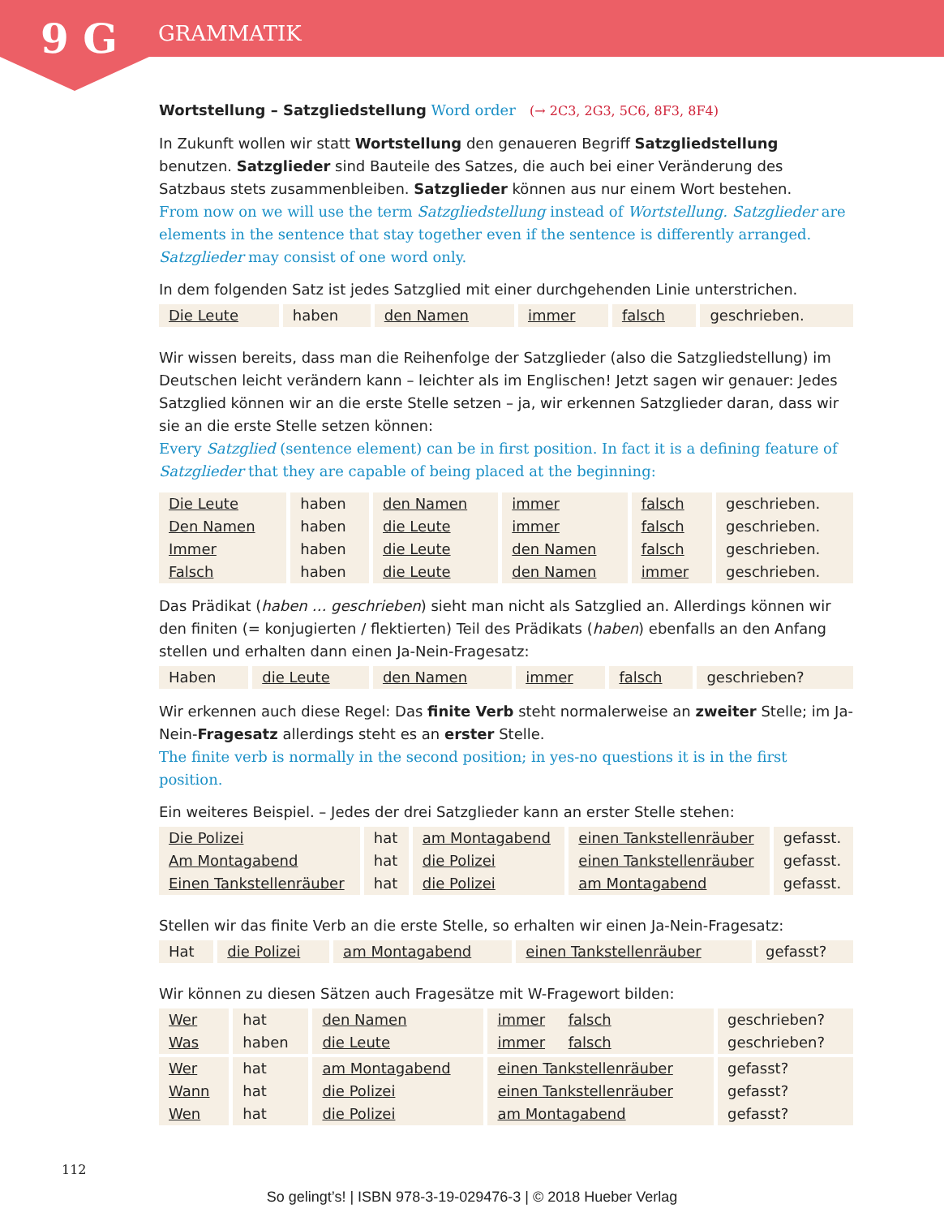9 G
GRAMMATIK
Wortstellung – Satzgliedstellung Word order (→ 2C3, 2G3, 5C6, 8F3, 8F4)
In Zukunft wollen wir statt Wortstellung den genaueren Begriff Satzgliedstellung benutzen. Satzglieder sind Bauteile des Satzes, die auch bei einer Veränderung des Satzbaus stets zusammenbleiben. Satzglieder können aus nur einem Wort bestehen.
From now on we will use the term Satzgliedstellung instead of Wortstellung. Satzglieder are elements in the sentence that stay together even if the sentence is differently arranged. Satzglieder may consist of one word only.
In dem folgenden Satz ist jedes Satzglied mit einer durchgehenden Linie unterstrichen.
| Die Leute | haben | den Namen | immer | falsch | geschrieben. |
Wir wissen bereits, dass man die Reihenfolge der Satzglieder (also die Satzgliedstellung) im Deutschen leicht verändern kann – leichter als im Englischen! Jetzt sagen wir genauer: Jedes Satzglied können wir an die erste Stelle setzen – ja, wir erkennen Satzglieder daran, dass wir sie an die erste Stelle setzen können:
Every Satzglied (sentence element) can be in first position. In fact it is a defining feature of Satzglieder that they are capable of being placed at the beginning:
| Die Leute Den Namen Immer Falsch | haben haben haben haben | den Namen die Leute die Leute die Leute | immer immer den Namen den Namen | falsch falsch falsch immer | geschrieben. geschrieben. geschrieben. geschrieben. |
Das Prädikat (haben … geschrieben) sieht man nicht als Satzglied an. Allerdings können wir den finiten (= konjugierten / flektierten) Teil des Prädikats (haben) ebenfalls an den Anfang stellen und erhalten dann einen Ja-Nein-Fragesatz:
| Haben | die Leute | den Namen | immer | falsch | geschrieben? |
Wir erkennen auch diese Regel: Das finite Verb steht normalerweise an zweiter Stelle; im Ja-Nein-Fragesatz allerdings steht es an erster Stelle.
The finite verb is normally in the second position; in yes-no questions it is in the first position.
Ein weiteres Beispiel. – Jedes der drei Satzglieder kann an erster Stelle stehen:
| Die Polizei Am Montagabend Einen Tankstellenräuber | hat hat hat | am Montagabend die Polizei die Polizei | einen Tankstellenräuber einen Tankstellenräuber am Montagabend | gefasst. gefasst. gefasst. |
Stellen wir das finite Verb an die erste Stelle, so erhalten wir einen Ja-Nein-Fragesatz:
| Hat | die Polizei | am Montagabend | einen Tankstellenräuber | gefasst? |
Wir können zu diesen Sätzen auch Fragesätze mit W-Fragewort bilden:
| Wer Was | hat haben | den Namen die Leute | immer falsch immer falsch | geschrieben? geschrieben? |
| Wer Wann Wen | hat hat hat | am Montagabend die Polizei die Polizei | einen Tankstellenräuber einen Tankstellenräuber am Montagabend | gefasst? gefasst? gefasst? |
112
So gelingt’s! | ISBN 978-3-19-029476-3 | © 2018 Hueber Verlag